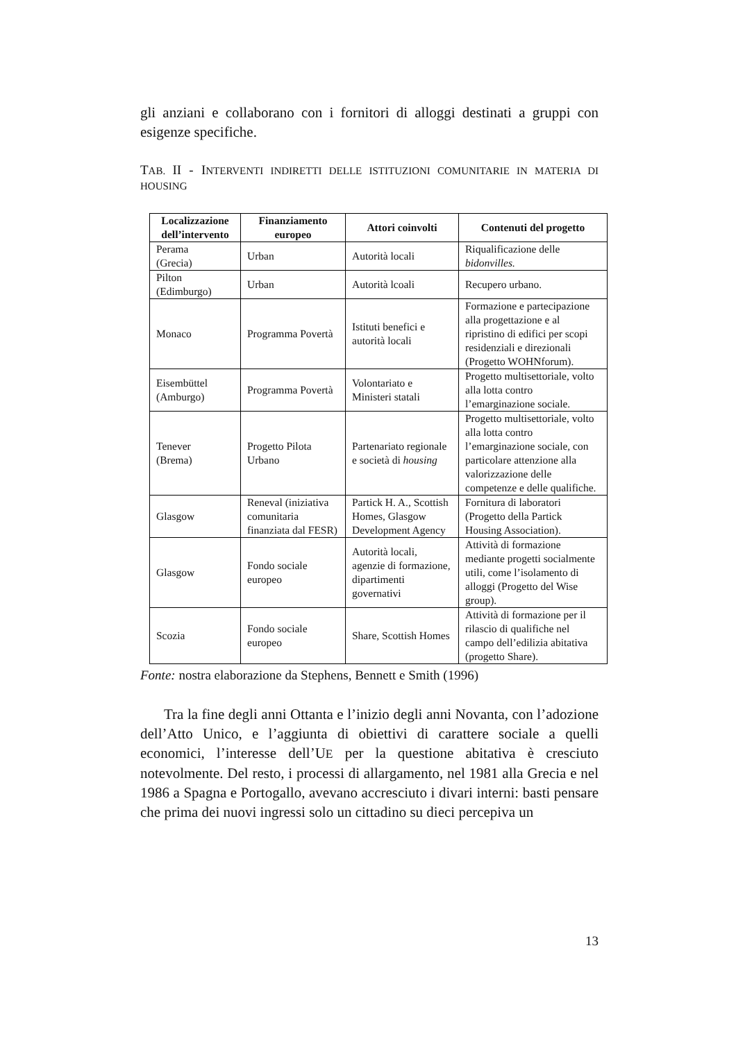gli anziani e collaborano con i fornitori di alloggi destinati a gruppi con esigenze specifiche.
TAB. II - INTERVENTI INDIRETTI DELLE ISTITUZIONI COMUNITARIE IN MATERIA DI HOUSING
| Localizzazione dell’intervento | Finanziamento europeo | Attori coinvolti | Contenuti del progetto |
| --- | --- | --- | --- |
| Perama (Grecia) | Urban | Autorità locali | Riqualificazione delle bidonvilles. |
| Pilton (Edimburgo) | Urban | Autorità lcoali | Recupero urbano. |
| Monaco | Programma Povertà | Istituti benefici e autorità locali | Formazione e partecipazione alla progettazione e al ripristino di edifici per scopi residenziali e direzionali (Progetto WOHNforum). |
| Eisembüttel (Amburgo) | Programma Povertà | Volontariato e Ministeri statali | Progetto multisettoriale, volto alla lotta contro l’emarginazione sociale. |
| Tenever (Brema) | Progetto Pilota Urbano | Partenariato regionale e società di housing | Progetto multisettoriale, volto alla lotta contro l’emarginazione sociale, con particolare attenzione alla valorizzazione delle competenze e delle qualifiche. |
| Glasgow | Reneval (iniziativa comunitaria finanziata dal FESR) | Partick H. A., Scottish Homes, Glasgow Development Agency | Fornitura di laboratori (Progetto della Partick Housing Association). |
| Glasgow | Fondo sociale europeo | Autorità locali, agenzie di formazione, dipartimenti governativi | Attività di formazione mediante progetti socialmente utili, come l’isolamento di alloggi (Progetto del Wise group). |
| Scozia | Fondo sociale europeo | Share, Scottish Homes | Attività di formazione per il rilascio di qualifiche nel campo dell’edilizia abitativa (progetto Share). |
Fonte: nostra elaborazione da Stephens, Bennett e Smith (1996)
Tra la fine degli anni Ottanta e l’inizio degli anni Novanta, con l’adozione dell’Atto Unico, e l’aggiunta di obiettivi di carattere sociale a quelli economici, l’interesse dell’UE per la questione abitativa è cresciuto notevolmente. Del resto, i processi di allargamento, nel 1981 alla Grecia e nel 1986 a Spagna e Portogallo, avevano accresciuto i divari interni: basti pensare che prima dei nuovi ingressi solo un cittadino su dieci percepiva un
13